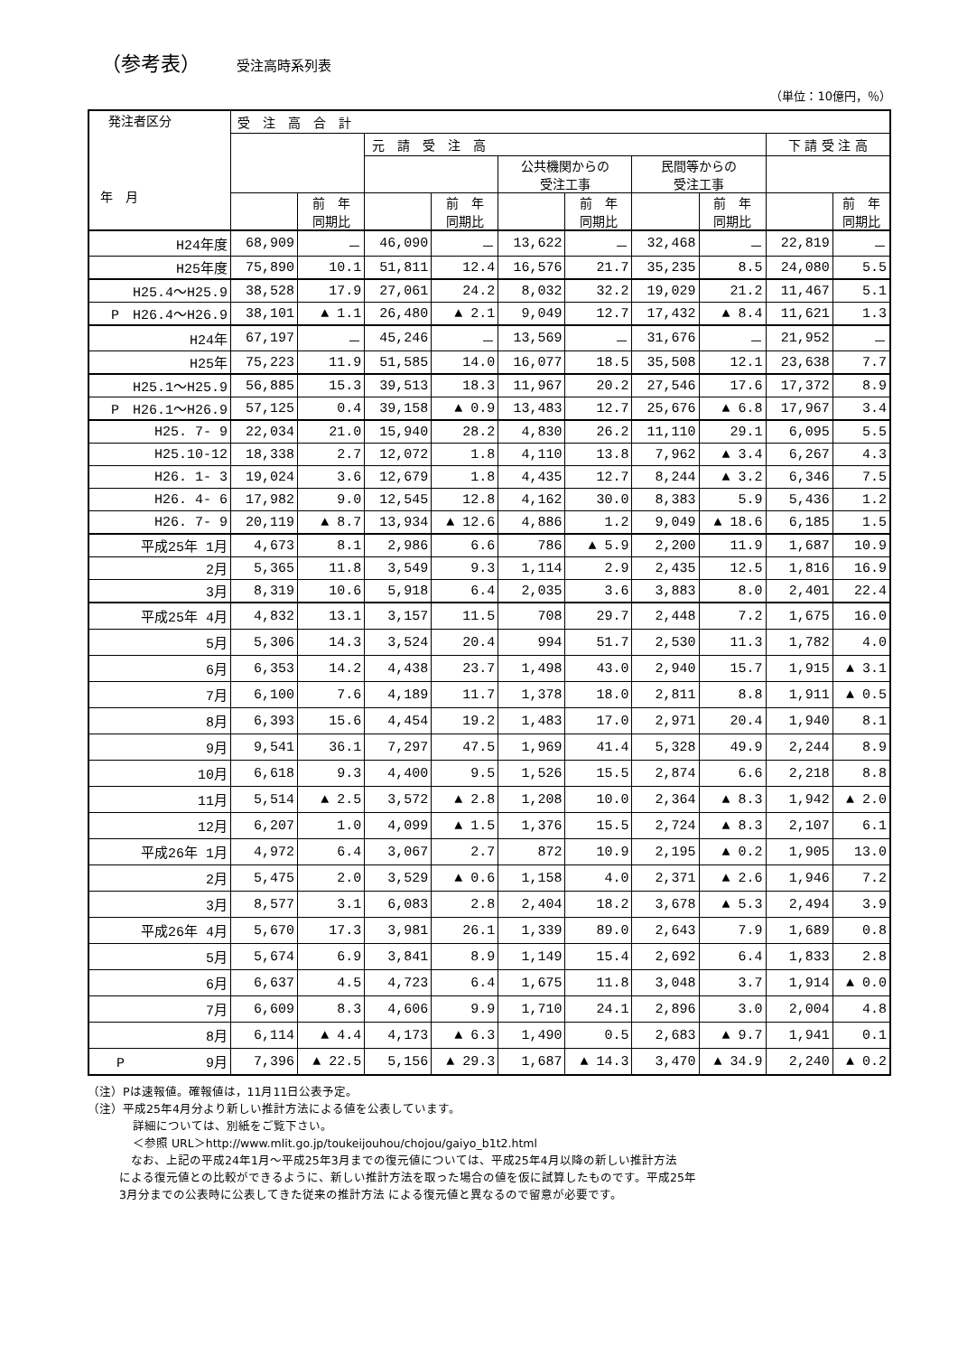（参考表） 受注高時系列表
（単位：10億円，％）
| 発注者区分 年 月 | 受 注 高 合 計 | | | | | | | | | |
| --- | --- | --- | --- | --- | --- | --- | --- | --- | --- | --- |
| | | | 元 請 受 注 高 | | | | | | 下 請 受 注 高 | |
| | | | | | 公共機関からの 受注工事 | | 民間等からの 受注工事 | | | |
| | | 前 年 同期比 | | 前 年 同期比 | | 前 年 同期比 | | 前 年 同期比 | | 前 年 同期比 |
| H24年度 | 68,909 | － | 46,090 | － | 13,622 | － | 32,468 | － | 22,819 | － |
| H25年度 | 75,890 | 10.1 | 51,811 | 12.4 | 16,576 | 21.7 | 35,235 | 8.5 | 24,080 | 5.5 |
| H25.4～H25.9 | 38,528 | 17.9 | 27,061 | 24.2 | 8,032 | 32.2 | 19,029 | 21.2 | 11,467 | 5.1 |
| P H26.4～H26.9 | 38,101 | ▲ 1.1 | 26,480 | ▲ 2.1 | 9,049 | 12.7 | 17,432 | ▲ 8.4 | 11,621 | 1.3 |
| H24年 | 67,197 | － | 45,246 | － | 13,569 | － | 31,676 | － | 21,952 | － |
| H25年 | 75,223 | 11.9 | 51,585 | 14.0 | 16,077 | 18.5 | 35,508 | 12.1 | 23,638 | 7.7 |
| H25.1～H25.9 | 56,885 | 15.3 | 39,513 | 18.3 | 11,967 | 20.2 | 27,546 | 17.6 | 17,372 | 8.9 |
| P H26.1～H26.9 | 57,125 | 0.4 | 39,158 | ▲ 0.9 | 13,483 | 12.7 | 25,676 | ▲ 6.8 | 17,967 | 3.4 |
| H25. 7- 9 | 22,034 | 21.0 | 15,940 | 28.2 | 4,830 | 26.2 | 11,110 | 29.1 | 6,095 | 5.5 |
| H25.10-12 | 18,338 | 2.7 | 12,072 | 1.8 | 4,110 | 13.8 | 7,962 | ▲ 3.4 | 6,267 | 4.3 |
| H26. 1- 3 | 19,024 | 3.6 | 12,679 | 1.8 | 4,435 | 12.7 | 8,244 | ▲ 3.2 | 6,346 | 7.5 |
| H26. 4- 6 | 17,982 | 9.0 | 12,545 | 12.8 | 4,162 | 30.0 | 8,383 | 5.9 | 5,436 | 1.2 |
| H26. 7- 9 | 20,119 | ▲ 8.7 | 13,934 | ▲ 12.6 | 4,886 | 1.2 | 9,049 | ▲ 18.6 | 6,185 | 1.5 |
| 平成25年 1月 | 4,673 | 8.1 | 2,986 | 6.6 | 786 | ▲ 5.9 | 2,200 | 11.9 | 1,687 | 10.9 |
| 2月 | 5,365 | 11.8 | 3,549 | 9.3 | 1,114 | 2.9 | 2,435 | 12.5 | 1,816 | 16.9 |
| 3月 | 8,319 | 10.6 | 5,918 | 6.4 | 2,035 | 3.6 | 3,883 | 8.0 | 2,401 | 22.4 |
| 平成25年 4月 | 4,832 | 13.1 | 3,157 | 11.5 | 708 | 29.7 | 2,448 | 7.2 | 1,675 | 16.0 |
| 5月 | 5,306 | 14.3 | 3,524 | 20.4 | 994 | 51.7 | 2,530 | 11.3 | 1,782 | 4.0 |
| 6月 | 6,353 | 14.2 | 4,438 | 23.7 | 1,498 | 43.0 | 2,940 | 15.7 | 1,915 | ▲ 3.1 |
| 7月 | 6,100 | 7.6 | 4,189 | 11.7 | 1,378 | 18.0 | 2,811 | 8.8 | 1,911 | ▲ 0.5 |
| 8月 | 6,393 | 15.6 | 4,454 | 19.2 | 1,483 | 17.0 | 2,971 | 20.4 | 1,940 | 8.1 |
| 9月 | 9,541 | 36.1 | 7,297 | 47.5 | 1,969 | 41.4 | 5,328 | 49.9 | 2,244 | 8.9 |
| 10月 | 6,618 | 9.3 | 4,400 | 9.5 | 1,526 | 15.5 | 2,874 | 6.6 | 2,218 | 8.8 |
| 11月 | 5,514 | ▲ 2.5 | 3,572 | ▲ 2.8 | 1,208 | 10.0 | 2,364 | ▲ 8.3 | 1,942 | ▲ 2.0 |
| 12月 | 6,207 | 1.0 | 4,099 | ▲ 1.5 | 1,376 | 15.5 | 2,724 | ▲ 8.3 | 2,107 | 6.1 |
| 平成26年 1月 | 4,972 | 6.4 | 3,067 | 2.7 | 872 | 10.9 | 2,195 | ▲ 0.2 | 1,905 | 13.0 |
| 2月 | 5,475 | 2.0 | 3,529 | ▲ 0.6 | 1,158 | 4.0 | 2,371 | ▲ 2.6 | 1,946 | 7.2 |
| 3月 | 8,577 | 3.1 | 6,083 | 2.8 | 2,404 | 18.2 | 3,678 | ▲ 5.3 | 2,494 | 3.9 |
| 平成26年 4月 | 5,670 | 17.3 | 3,981 | 26.1 | 1,339 | 89.0 | 2,643 | 7.9 | 1,689 | 0.8 |
| 5月 | 5,674 | 6.9 | 3,841 | 8.9 | 1,149 | 15.4 | 2,692 | 6.4 | 1,833 | 2.8 |
| 6月 | 6,637 | 4.5 | 4,723 | 6.4 | 1,675 | 11.8 | 3,048 | 3.7 | 1,914 | ▲ 0.0 |
| 7月 | 6,609 | 8.3 | 4,606 | 9.9 | 1,710 | 24.1 | 2,896 | 3.0 | 2,004 | 4.8 |
| 8月 | 6,114 | ▲ 4.4 | 4,173 | ▲ 6.3 | 1,490 | 0.5 | 2,683 | ▲ 9.7 | 1,941 | 0.1 |
| P 9月 | 7,396 | ▲ 22.5 | 5,156 | ▲ 29.3 | 1,687 | ▲ 14.3 | 3,470 | ▲ 34.9 | 2,240 | ▲ 0.2 |
（注）Pは速報値。確報値は，11月11日公表予定。
（注）平成25年4月分より新しい推計方法による値を公表しています。
詳細については、別紙をご覧下さい。
＜参照 URL＞http://www.mlit.go.jp/toukeijouhou/chojou/gaiyo_b1t2.html
　なお、上記の平成24年1月～平成25年3月までの復元値については、平成25年4月以降の新しい推計方法
による復元値との比較ができるように、新しい推計方法を取った場合の値を仮に試算したものです。平成25年
3月分までの公表時に公表してきた従来の推計方法 による復元値と異なるので留意が必要です。